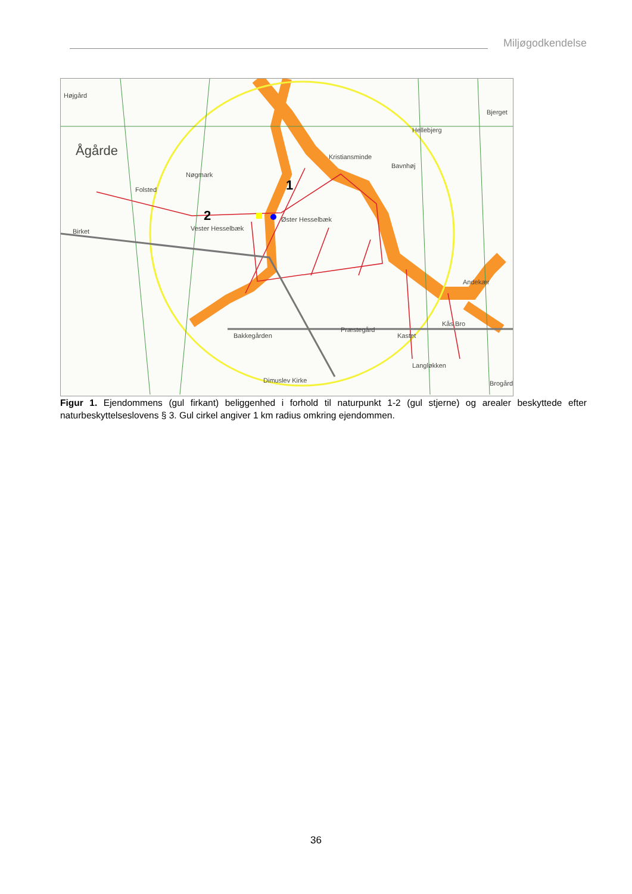Miljøgodkendelse
Ågårde
Højgård
Bjerget
Folsted
Nøgmark
Birket
Vester Hesselbæk
Øster Hesselbæk
Kristiansminde
Bavnhøj
Hellebjerg
Kås Bro
Bakkegården
Præstegård
Kastet
Langløkken
Dimuslev Kirke
Brogård
Andekær
2
1
Figur 1. Ejendommens (gul firkant) beliggenhed i forhold til naturpunkt 1-2 (gul stjerne) og arealer beskyttede efter naturbeskyttelseslovens § 3. Gul cirkel angiver 1 km radius omkring ejendommen.
36